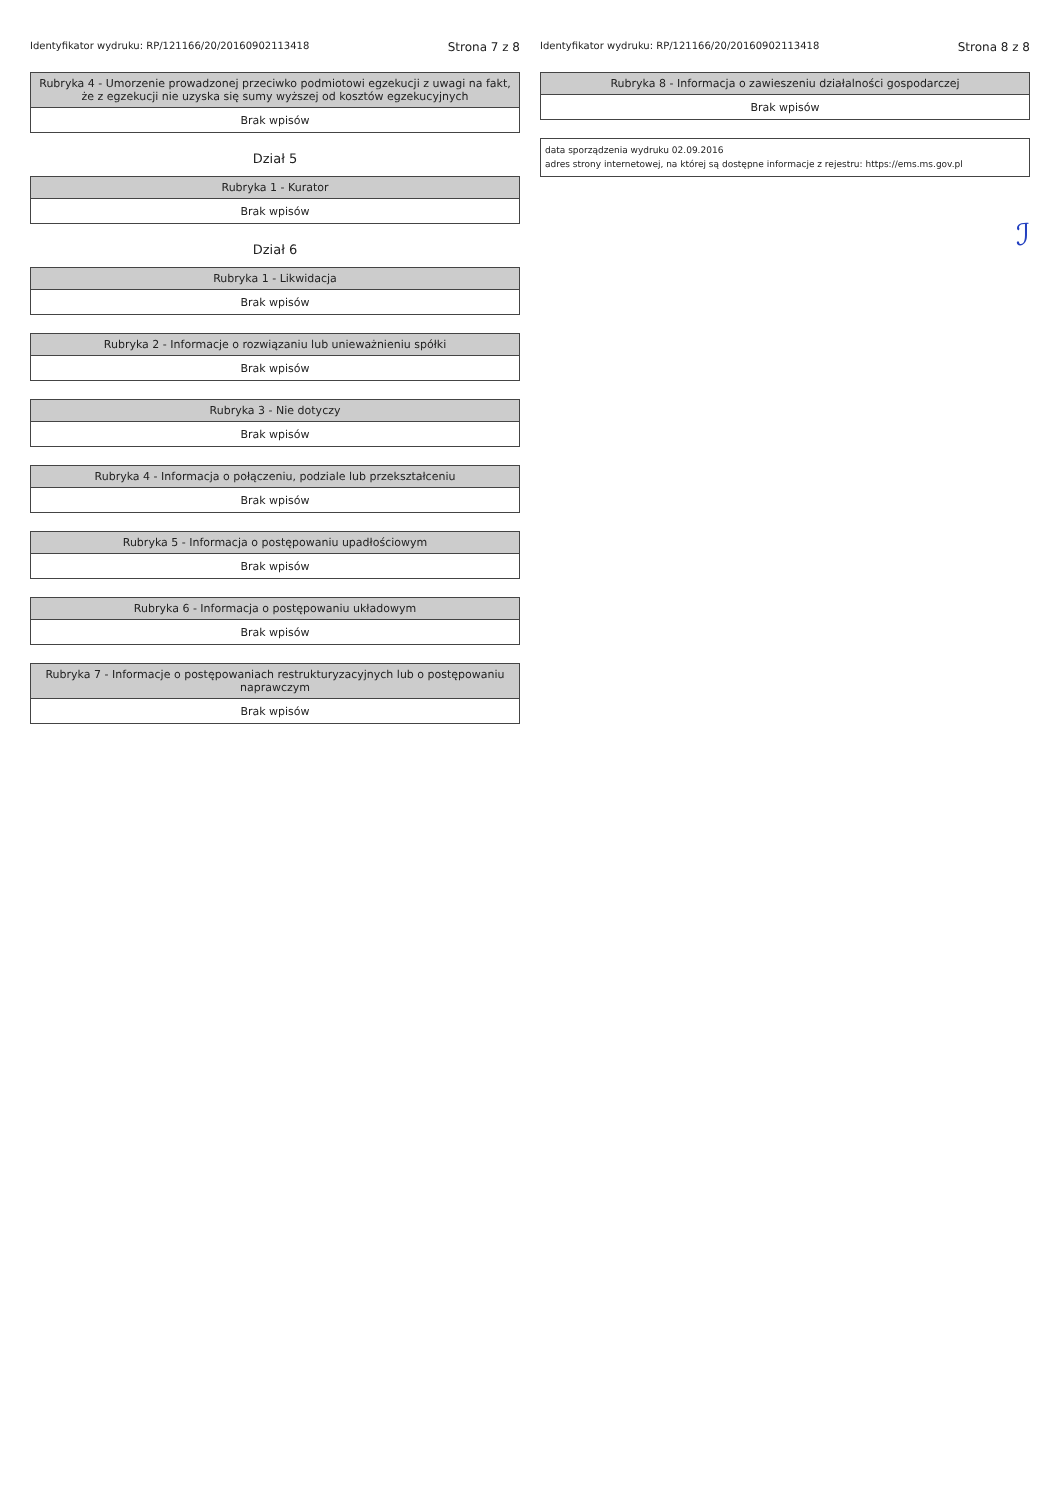Identyfikator wydruku: RP/121166/20/20160902113418 Strona 7 z 8
| Rubryka 4 - Umorzenie prowadzonej przeciwko podmiotowi egzekucji z uwagi na fakt, że z egzekucji nie uzyska się sumy wyższej od kosztów egzekucyjnych |
| --- |
| Brak wpisów |
Dział 5
| Rubryka 1 - Kurator |
| --- |
| Brak wpisów |
Dział 6
| Rubryka 1 - Likwidacja |
| --- |
| Brak wpisów |
| Rubryka 2 - Informacje o rozwiązaniu lub unieważnieniu spółki |
| --- |
| Brak wpisów |
| Rubryka 3 - Nie dotyczy |
| --- |
| Brak wpisów |
| Rubryka 4 - Informacja o połączeniu, podziale lub przekształceniu |
| --- |
| Brak wpisów |
| Rubryka 5 - Informacja o postępowaniu upadłościowym |
| --- |
| Brak wpisów |
| Rubryka 6 - Informacja o postępowaniu układowym |
| --- |
| Brak wpisów |
| Rubryka 7 - Informacje o postępowaniach restrukturyzacyjnych lub o postępowaniu naprawczym |
| --- |
| Brak wpisów |
Identyfikator wydruku: RP/121166/20/20160902113418 Strona 8 z 8
| Rubryka 8 - Informacja o zawieszeniu działalności gospodarczej |
| --- |
| Brak wpisów |
data sporządzenia wydruku 02.09.2016
adres strony internetowej, na której są dostępne informacje z rejestru: https://ems.ms.gov.pl
ℐ